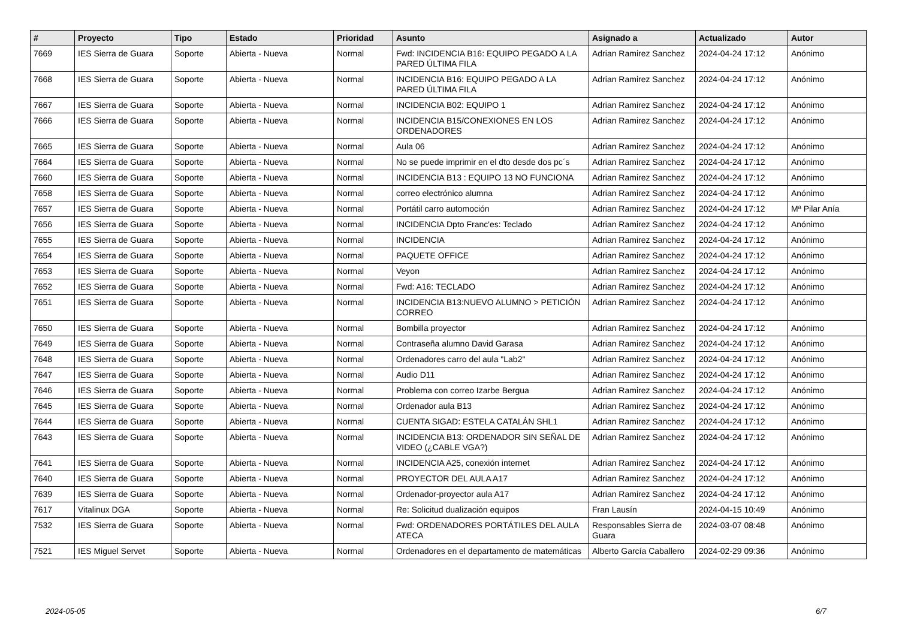| # | Proyecto | Tipo | Estado | Prioridad | Asunto | Asignado a | Actualizado | Autor |
| --- | --- | --- | --- | --- | --- | --- | --- | --- |
| 7669 | IES Sierra de Guara | Soporte | Abierta - Nueva | Normal | Fwd: INCIDENCIA B16: EQUIPO PEGADO A LA PARED ÚLTIMA FILA | Adrian Ramirez Sanchez | 2024-04-24 17:12 | Anónimo |
| 7668 | IES Sierra de Guara | Soporte | Abierta - Nueva | Normal | INCIDENCIA B16: EQUIPO PEGADO A LA PARED ÚLTIMA FILA | Adrian Ramirez Sanchez | 2024-04-24 17:12 | Anónimo |
| 7667 | IES Sierra de Guara | Soporte | Abierta - Nueva | Normal | INCIDENCIA B02: EQUIPO 1 | Adrian Ramirez Sanchez | 2024-04-24 17:12 | Anónimo |
| 7666 | IES Sierra de Guara | Soporte | Abierta - Nueva | Normal | INCIDENCIA B15/CONEXIONES EN LOS ORDENADORES | Adrian Ramirez Sanchez | 2024-04-24 17:12 | Anónimo |
| 7665 | IES Sierra de Guara | Soporte | Abierta - Nueva | Normal | Aula 06 | Adrian Ramirez Sanchez | 2024-04-24 17:12 | Anónimo |
| 7664 | IES Sierra de Guara | Soporte | Abierta - Nueva | Normal | No se puede imprimir en el dto desde dos pc´s | Adrian Ramirez Sanchez | 2024-04-24 17:12 | Anónimo |
| 7660 | IES Sierra de Guara | Soporte | Abierta - Nueva | Normal | INCIDENCIA B13 : EQUIPO 13 NO FUNCIONA | Adrian Ramirez Sanchez | 2024-04-24 17:12 | Anónimo |
| 7658 | IES Sierra de Guara | Soporte | Abierta - Nueva | Normal | correo electrónico alumna | Adrian Ramirez Sanchez | 2024-04-24 17:12 | Anónimo |
| 7657 | IES Sierra de Guara | Soporte | Abierta - Nueva | Normal | Portátil carro automoción | Adrian Ramirez Sanchez | 2024-04-24 17:12 | Mª Pilar Anía |
| 7656 | IES Sierra de Guara | Soporte | Abierta - Nueva | Normal | INCIDENCIA Dpto Franc'es: Teclado | Adrian Ramirez Sanchez | 2024-04-24 17:12 | Anónimo |
| 7655 | IES Sierra de Guara | Soporte | Abierta - Nueva | Normal | INCIDENCIA | Adrian Ramirez Sanchez | 2024-04-24 17:12 | Anónimo |
| 7654 | IES Sierra de Guara | Soporte | Abierta - Nueva | Normal | PAQUETE OFFICE | Adrian Ramirez Sanchez | 2024-04-24 17:12 | Anónimo |
| 7653 | IES Sierra de Guara | Soporte | Abierta - Nueva | Normal | Veyon | Adrian Ramirez Sanchez | 2024-04-24 17:12 | Anónimo |
| 7652 | IES Sierra de Guara | Soporte | Abierta - Nueva | Normal | Fwd: A16: TECLADO | Adrian Ramirez Sanchez | 2024-04-24 17:12 | Anónimo |
| 7651 | IES Sierra de Guara | Soporte | Abierta - Nueva | Normal | INCIDENCIA B13:NUEVO ALUMNO > PETICIÓN CORREO | Adrian Ramirez Sanchez | 2024-04-24 17:12 | Anónimo |
| 7650 | IES Sierra de Guara | Soporte | Abierta - Nueva | Normal | Bombilla proyector | Adrian Ramirez Sanchez | 2024-04-24 17:12 | Anónimo |
| 7649 | IES Sierra de Guara | Soporte | Abierta - Nueva | Normal | Contraseña alumno David Garasa | Adrian Ramirez Sanchez | 2024-04-24 17:12 | Anónimo |
| 7648 | IES Sierra de Guara | Soporte | Abierta - Nueva | Normal | Ordenadores carro del aula "Lab2" | Adrian Ramirez Sanchez | 2024-04-24 17:12 | Anónimo |
| 7647 | IES Sierra de Guara | Soporte | Abierta - Nueva | Normal | Audio D11 | Adrian Ramirez Sanchez | 2024-04-24 17:12 | Anónimo |
| 7646 | IES Sierra de Guara | Soporte | Abierta - Nueva | Normal | Problema con correo Izarbe Bergua | Adrian Ramirez Sanchez | 2024-04-24 17:12 | Anónimo |
| 7645 | IES Sierra de Guara | Soporte | Abierta - Nueva | Normal | Ordenador aula B13 | Adrian Ramirez Sanchez | 2024-04-24 17:12 | Anónimo |
| 7644 | IES Sierra de Guara | Soporte | Abierta - Nueva | Normal | CUENTA SIGAD: ESTELA CATALÁN SHL1 | Adrian Ramirez Sanchez | 2024-04-24 17:12 | Anónimo |
| 7643 | IES Sierra de Guara | Soporte | Abierta - Nueva | Normal | INCIDENCIA B13: ORDENADOR SIN SEÑAL DE VIDEO (¿CABLE VGA?) | Adrian Ramirez Sanchez | 2024-04-24 17:12 | Anónimo |
| 7641 | IES Sierra de Guara | Soporte | Abierta - Nueva | Normal | INCIDENCIA A25, conexión internet | Adrian Ramirez Sanchez | 2024-04-24 17:12 | Anónimo |
| 7640 | IES Sierra de Guara | Soporte | Abierta - Nueva | Normal | PROYECTOR DEL AULA A17 | Adrian Ramirez Sanchez | 2024-04-24 17:12 | Anónimo |
| 7639 | IES Sierra de Guara | Soporte | Abierta - Nueva | Normal | Ordenador-proyector aula A17 | Adrian Ramirez Sanchez | 2024-04-24 17:12 | Anónimo |
| 7617 | Vitalinux DGA | Soporte | Abierta - Nueva | Normal | Re: Solicitud dualización equipos | Fran Lausín | 2024-04-15 10:49 | Anónimo |
| 7532 | IES Sierra de Guara | Soporte | Abierta - Nueva | Normal | Fwd: ORDENADORES PORTÁTILES DEL AULA ATECA | Responsables Sierra de Guara | 2024-03-07 08:48 | Anónimo |
| 7521 | IES Miguel Servet | Soporte | Abierta - Nueva | Normal | Ordenadores en el departamento de matemáticas | Alberto García Caballero | 2024-02-29 09:36 | Anónimo |
2024-05-05 6/7